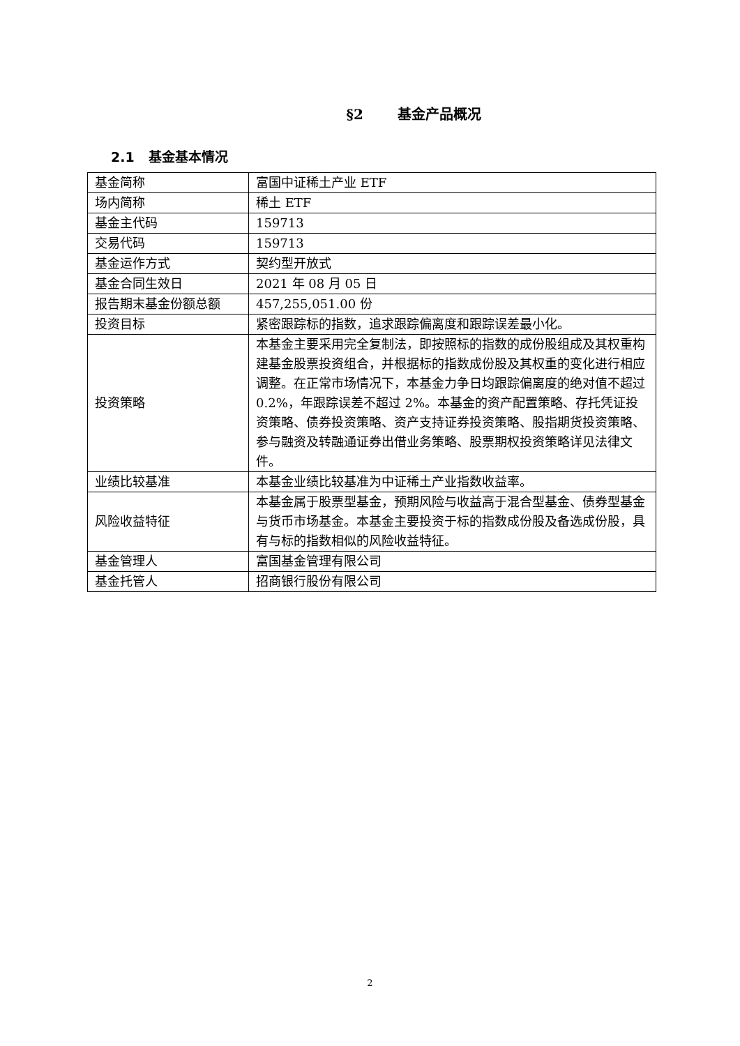§2 基金产品概况
2.1 基金基本情况
| 基金简称 | 富国中证稀土产业 ETF |
| 场内简称 | 稀土 ETF |
| 基金主代码 | 159713 |
| 交易代码 | 159713 |
| 基金运作方式 | 契约型开放式 |
| 基金合同生效日 | 2021 年 08 月 05 日 |
| 报告期末基金份额总额 | 457,255,051.00 份 |
| 投资目标 | 紧密跟踪标的指数，追求跟踪偏离度和跟踪误差最小化。 |
| 投资策略 | 本基金主要采用完全复制法，即按照标的指数的成份股组成及其权重构建基金股票投资组合，并根据标的指数成份股及其权重的变化进行相应调整。在正常市场情况下，本基金力争日均跟踪偏离度的绝对值不超过 0.2%，年跟踪误差不超过 2%。本基金的资产配置策略、存托凭证投资策略、债券投资策略、资产支持证券投资策略、股指期货投资策略、参与融资及转融通证券出借业务策略、股票期权投资策略详见法律文件。 |
| 业绩比较基准 | 本基金业绩比较基准为中证稀土产业指数收益率。 |
| 风险收益特征 | 本基金属于股票型基金，预期风险与收益高于混合型基金、债券型基金与货币市场基金。本基金主要投资于标的指数成份股及备选成份股，具有与标的指数相似的风险收益特征。 |
| 基金管理人 | 富国基金管理有限公司 |
| 基金托管人 | 招商银行股份有限公司 |
2